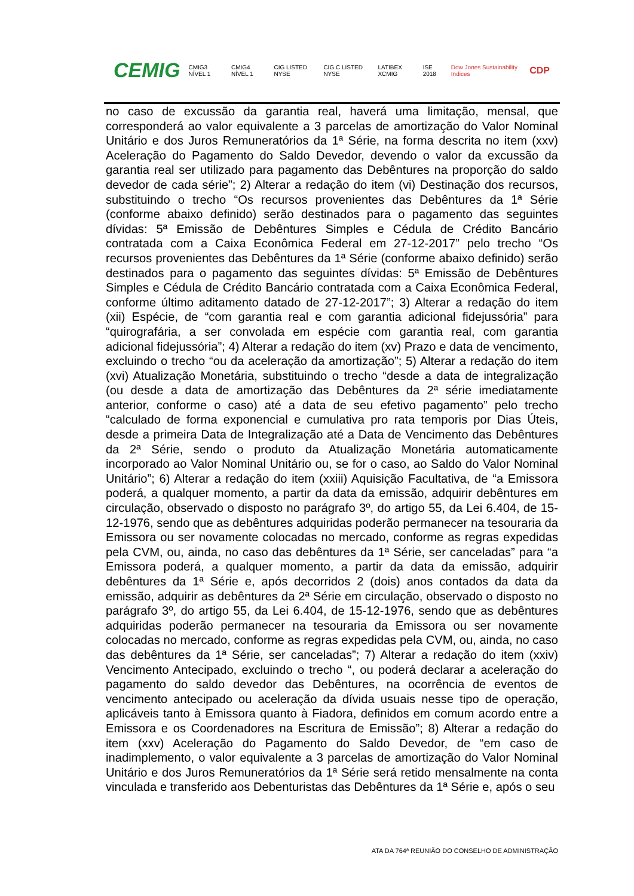CEMIG CMIG3 NÍVEL 1 CMIG4 NÍVEL 1 CIG LISTED NYSE CIG.C LISTED NYSE LATIBEX XCMIG ISE 2018 Dow Jones Sustainability Indices CDP
no caso de excussão da garantia real, haverá uma limitação, mensal, que corresponderá ao valor equivalente a 3 parcelas de amortização do Valor Nominal Unitário e dos Juros Remuneratórios da 1ª Série, na forma descrita no item (xxv) Aceleração do Pagamento do Saldo Devedor, devendo o valor da excussão da garantia real ser utilizado para pagamento das Debêntures na proporção do saldo devedor de cada série”; 2) Alterar a redação do item (vi) Destinação dos recursos, substituindo o trecho “Os recursos provenientes das Debêntures da 1ª Série (conforme abaixo definido) serão destinados para o pagamento das seguintes dívidas: 5ª Emissão de Debêntures Simples e Cédula de Crédito Bancário contratada com a Caixa Econômica Federal em 27-12-2017” pelo trecho “Os recursos provenientes das Debêntures da 1ª Série (conforme abaixo definido) serão destinados para o pagamento das seguintes dívidas: 5ª Emissão de Debêntures Simples e Cédula de Crédito Bancário contratada com a Caixa Econômica Federal, conforme último aditamento datado de 27-12-2017”; 3) Alterar a redação do item (xii) Espécie, de “com garantia real e com garantia adicional fidejussória” para “quirografária, a ser convolada em espécie com garantia real, com garantia adicional fidejussória”; 4) Alterar a redação do item (xv) Prazo e data de vencimento, excluindo o trecho “ou da aceleração da amortização”; 5) Alterar a redação do item (xvi) Atualização Monetária, substituindo o trecho “desde a data de integralização (ou desde a data de amortização das Debêntures da 2ª série imediatamente anterior, conforme o caso) até a data de seu efetivo pagamento” pelo trecho “calculado de forma exponencial e cumulativa pro rata temporis por Dias Úteis, desde a primeira Data de Integralização até a Data de Vencimento das Debêntures da 2ª Série, sendo o produto da Atualização Monetária automaticamente incorporado ao Valor Nominal Unitário ou, se for o caso, ao Saldo do Valor Nominal Unitário”; 6) Alterar a redação do item (xxiii) Aquisição Facultativa, de “a Emissora poderá, a qualquer momento, a partir da data da emissão, adquirir debêntures em circulação, observado o disposto no parágrafo 3º, do artigo 55, da Lei 6.404, de 15-12-1976, sendo que as debêntures adquiridas poderão permanecer na tesouraria da Emissora ou ser novamente colocadas no mercado, conforme as regras expedidas pela CVM, ou, ainda, no caso das debêntures da 1ª Série, ser canceladas” para “a Emissora poderá, a qualquer momento, a partir da data da emissão, adquirir debêntures da 1ª Série e, após decorridos 2 (dois) anos contados da data da emissão, adquirir as debêntures da 2ª Série em circulação, observado o disposto no parágrafo 3º, do artigo 55, da Lei 6.404, de 15-12-1976, sendo que as debêntures adquiridas poderão permanecer na tesouraria da Emissora ou ser novamente colocadas no mercado, conforme as regras expedidas pela CVM, ou, ainda, no caso das debêntures da 1ª Série, ser canceladas”; 7) Alterar a redação do item (xxiv) Vencimento Antecipado, excluindo o trecho “, ou poderá declarar a aceleração do pagamento do saldo devedor das Debêntures, na ocorrência de eventos de vencimento antecipado ou aceleração da dívida usuais nesse tipo de operação, aplicáveis tanto à Emissora quanto à Fiadora, definidos em comum acordo entre a Emissora e os Coordenadores na Escritura de Emissão”; 8) Alterar a redação do item (xxv) Aceleração do Pagamento do Saldo Devedor, de “em caso de inadimplemento, o valor equivalente a 3 parcelas de amortização do Valor Nominal Unitário e dos Juros Remuneratórios da 1ª Série será retido mensalmente na conta vinculada e transferido aos Debenturistas das Debêntures da 1ª Série e, após o seu
ATA DA 764ª REUNIÃO DO CONSELHO DE ADMINISTRAÇÃO